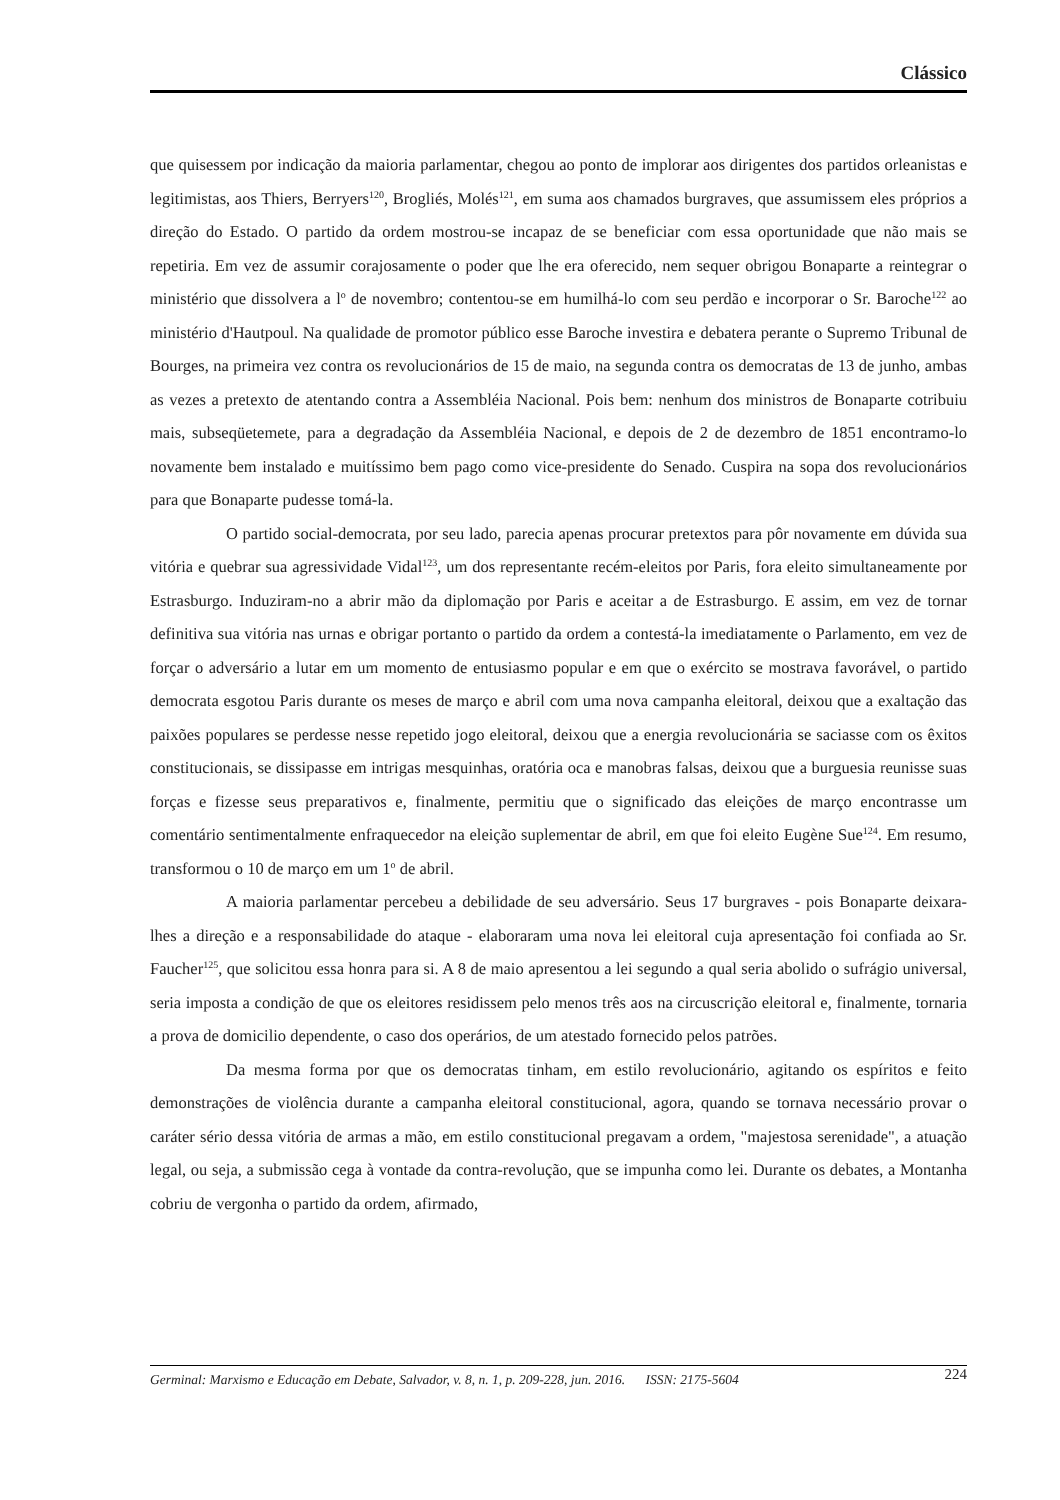Clássico
que quisessem por indicação da maioria parlamentar, chegou ao ponto de implorar aos dirigentes dos partidos orleanistas e legitimistas, aos Thiers, Berryers<sup>120</sup>, Brogliés, Molés<sup>121</sup>, em suma aos chamados burgraves, que assumissem eles próprios a direção do Estado. O partido da ordem mostrou-se incapaz de se beneficiar com essa oportunidade que não mais se repetiria. Em vez de assumir corajosamente o poder que lhe era oferecido, nem sequer obrigou Bonaparte a reintegrar o ministério que dissolvera a l<sup>o</sup> de novembro; contentou-se em humilhá-lo com seu perdão e incorporar o Sr. Baroche<sup>122</sup> ao ministério d'Hautpoul. Na qualidade de promotor público esse Baroche investira e debatera perante o Supremo Tribunal de Bourges, na primeira vez contra os revolucionários de 15 de maio, na segunda contra os democratas de 13 de junho, ambas as vezes a pretexto de atentando contra a Assembléia Nacional. Pois bem: nenhum dos ministros de Bonaparte cotribuiu mais, subseqüetemete, para a degradação da Assembléia Nacional, e depois de 2 de dezembro de 1851 encontramo-lo novamente bem instalado e muitíssimo bem pago como vice-presidente do Senado. Cuspira na sopa dos revolucionários para que Bonaparte pudesse tomá-la.
O partido social-democrata, por seu lado, parecia apenas procurar pretextos para pôr novamente em dúvida sua vitória e quebrar sua agressividade Vidal<sup>123</sup>, um dos representante recém-eleitos por Paris, fora eleito simultaneamente por Estrasburgo. Induziram-no a abrir mão da diplomação por Paris e aceitar a de Estrasburgo. E assim, em vez de tornar definitiva sua vitória nas urnas e obrigar portanto o partido da ordem a contestá-la imediatamente o Parlamento, em vez de forçar o adversário a lutar em um momento de entusiasmo popular e em que o exército se mostrava favorável, o partido democrata esgotou Paris durante os meses de março e abril com uma nova campanha eleitoral, deixou que a exaltação das paixões populares se perdesse nesse repetido jogo eleitoral, deixou que a energia revolucionária se saciasse com os êxitos constitucionais, se dissipasse em intrigas mesquinhas, oratória oca e manobras falsas, deixou que a burguesia reunisse suas forças e fizesse seus preparativos e, finalmente, permitiu que o significado das eleições de março encontrasse um comentário sentimentalmente enfraquecedor na eleição suplementar de abril, em que foi eleito Eugène Sue<sup>124</sup>. Em resumo, transformou o 10 de março em um 1<sup>o</sup> de abril.
A maioria parlamentar percebeu a debilidade de seu adversário. Seus 17 burgraves - pois Bonaparte deixara-lhes a direção e a responsabilidade do ataque - elaboraram uma nova lei eleitoral cuja apresentação foi confiada ao Sr. Faucher<sup>125</sup>, que solicitou essa honra para si. A 8 de maio apresentou a lei segundo a qual seria abolido o sufrágio universal, seria imposta a condição de que os eleitores residissem pelo menos três aos na circuscrição eleitoral e, finalmente, tornaria a prova de domicilio dependente, o caso dos operários, de um atestado fornecido pelos patrões.
Da mesma forma por que os democratas tinham, em estilo revolucionário, agitando os espíritos e feito demonstrações de violência durante a campanha eleitoral constitucional, agora, quando se tornava necessário provar o caráter sério dessa vitória de armas a mão, em estilo constitucional pregavam a ordem, "majestosa serenidade", a atuação legal, ou seja, a submissão cega à vontade da contra-revolução, que se impunha como lei. Durante os debates, a Montanha cobriu de vergonha o partido da ordem, afirmado,
Germinal: Marxismo e Educação em Debate, Salvador, v. 8, n. 1, p. 209-228, jun. 2016. ISSN: 2175-5604 224